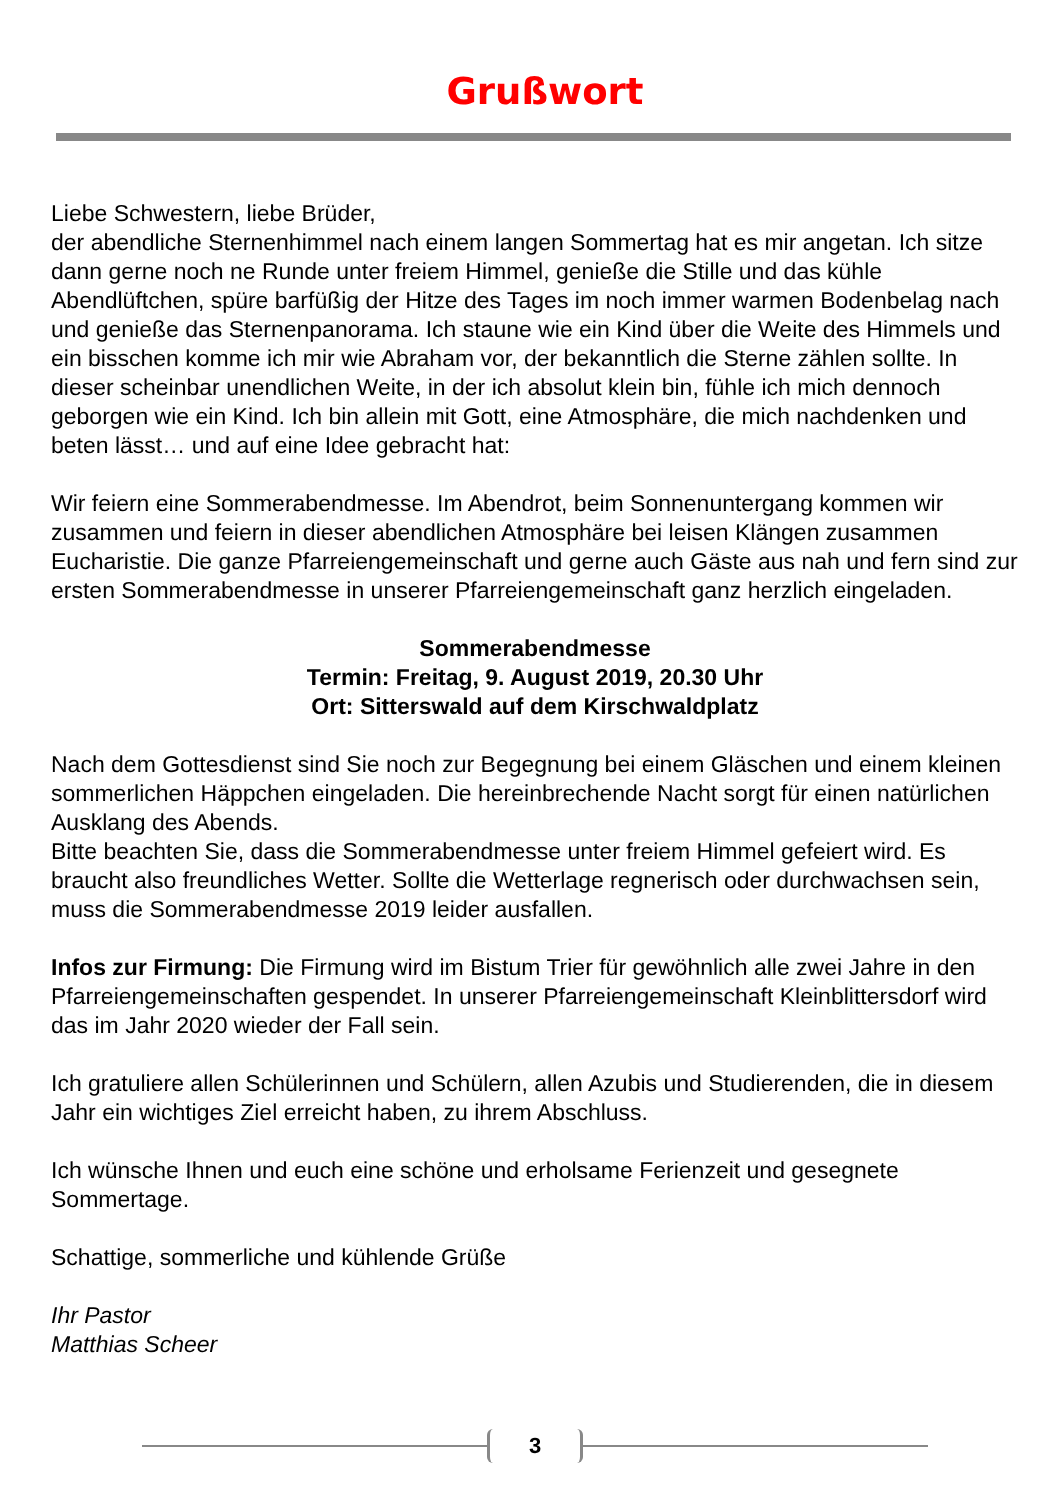Grußwort
Liebe Schwestern, liebe Brüder,
der abendliche Sternenhimmel nach einem langen Sommertag hat es mir angetan. Ich sitze dann gerne noch ne Runde unter freiem Himmel, genieße die Stille und das kühle Abendlüftchen, spüre barfüßig der Hitze des Tages im noch immer warmen Bodenbelag nach und genieße das Sternenpanorama. Ich staune wie ein Kind über die Weite des Himmels und ein bisschen komme ich mir wie Abraham vor, der bekanntlich die Sterne zählen sollte. In dieser scheinbar unendlichen Weite, in der ich absolut klein bin, fühle ich mich dennoch geborgen wie ein Kind. Ich bin allein mit Gott, eine Atmosphäre, die mich nachdenken und beten lässt… und auf eine Idee gebracht hat:
Wir feiern eine Sommerabendmesse. Im Abendrot, beim Sonnenuntergang kommen wir zusammen und feiern in dieser abendlichen Atmosphäre bei leisen Klängen zusammen Eucharistie. Die ganze Pfarreiengemeinschaft und gerne auch Gäste aus nah und fern sind zur ersten Sommerabendmesse in unserer Pfarreiengemeinschaft ganz herzlich eingeladen.
Sommerabendmesse
Termin: Freitag, 9. August 2019, 20.30 Uhr
Ort: Sitterswald auf dem Kirschwaldplatz
Nach dem Gottesdienst sind Sie noch zur Begegnung bei einem Gläschen und einem kleinen sommerlichen Häppchen eingeladen. Die hereinbrechende Nacht sorgt für einen natürlichen Ausklang des Abends.
Bitte beachten Sie, dass die Sommerabendmesse unter freiem Himmel gefeiert wird. Es braucht also freundliches Wetter. Sollte die Wetterlage regnerisch oder durchwachsen sein, muss die Sommerabendmesse 2019 leider ausfallen.
Infos zur Firmung: Die Firmung wird im Bistum Trier für gewöhnlich alle zwei Jahre in den Pfarreiengemeinschaften gespendet. In unserer Pfarreiengemeinschaft Kleinblittersdorf wird das im Jahr 2020 wieder der Fall sein.
Ich gratuliere allen Schülerinnen und Schülern, allen Azubis und Studierenden, die in diesem Jahr ein wichtiges Ziel erreicht haben, zu ihrem Abschluss.
Ich wünsche Ihnen und euch eine schöne und erholsame Ferienzeit und gesegnete Sommertage.
Schattige, sommerliche und kühlende Grüße
Ihr Pastor
Matthias Scheer
3